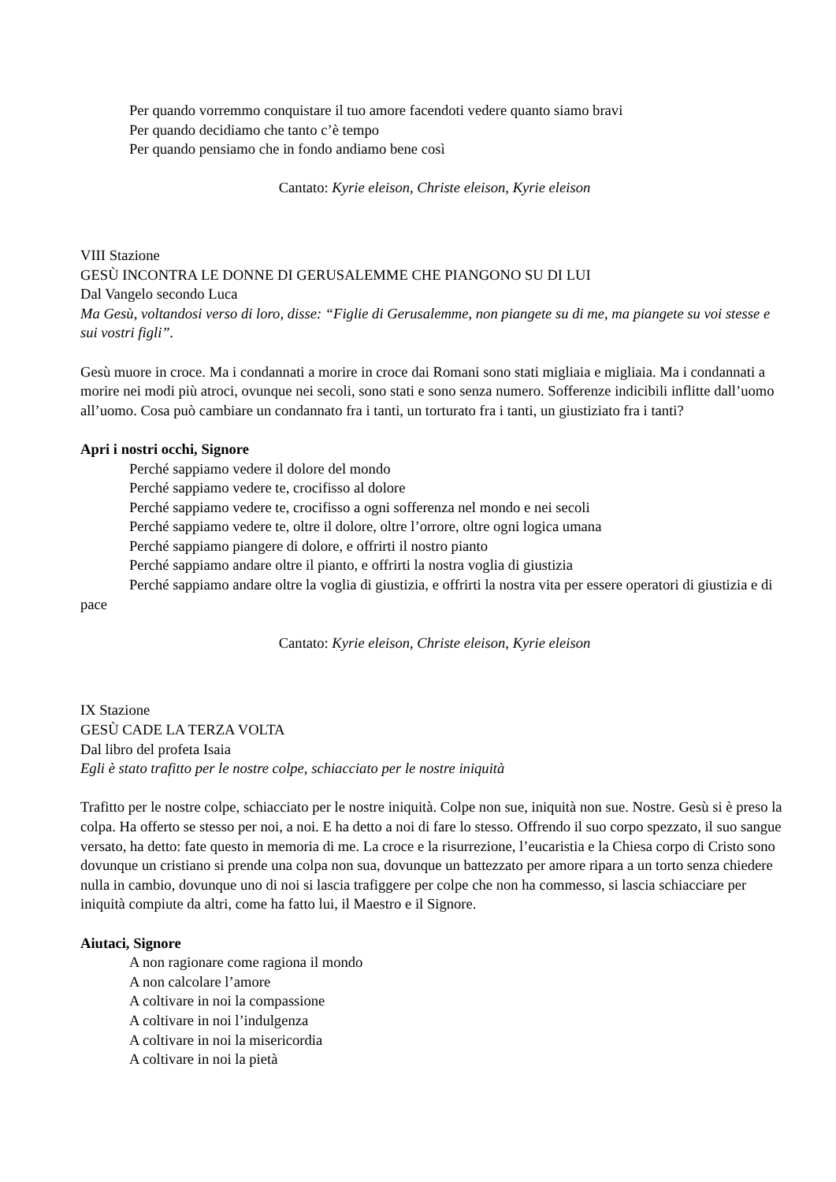Per quando vorremmo conquistare il tuo amore facendoti vedere quanto siamo bravi
Per quando decidiamo che tanto c’è tempo
Per quando pensiamo che in fondo andiamo bene così
Cantato: Kyrie eleison, Christe eleison, Kyrie eleison
VIII Stazione
GESÙ INCONTRA LE DONNE DI GERUSALEMME CHE PIANGONO SU DI LUI
Dal Vangelo secondo Luca
Ma Gesù, voltandosi verso di loro, disse: “Figlie di Gerusalemme, non piangete su di me, ma piangete su voi stesse e sui vostri figli”.
Gesù muore in croce. Ma i condannati a morire in croce dai Romani sono stati migliaia e migliaia. Ma i condannati a morire nei modi più atroci, ovunque nei secoli, sono stati e sono senza numero. Sofferenze indicibili inflitte dall’uomo all’uomo. Cosa può cambiare un condannato fra i tanti, un torturato fra i tanti, un giustiziato fra i tanti?
Apri i nostri occhi, Signore
Perché sappiamo vedere il dolore del mondo
Perché sappiamo vedere te, crocifisso al dolore
Perché sappiamo vedere te, crocifisso a ogni sofferenza nel mondo e nei secoli
Perché sappiamo vedere te, oltre il dolore, oltre l’orrore, oltre ogni logica umana
Perché sappiamo piangere di dolore, e offrirti il nostro pianto
Perché sappiamo andare oltre il pianto, e offrirti la nostra voglia di giustizia
Perché sappiamo andare oltre la voglia di giustizia, e offrirti la nostra vita per essere operatori di giustizia e di pace
Cantato: Kyrie eleison, Christe eleison, Kyrie eleison
IX Stazione
GESÙ CADE LA TERZA VOLTA
Dal libro del profeta Isaia
Egli è stato trafitto per le nostre colpe, schiacciato per le nostre iniquità
Trafitto per le nostre colpe, schiacciato per le nostre iniquità. Colpe non sue, iniquità non sue. Nostre. Gesù si è preso la colpa. Ha offerto se stesso per noi, a noi. E ha detto a noi di fare lo stesso. Offrendo il suo corpo spezzato, il suo sangue versato, ha detto: fate questo in memoria di me. La croce e la risurrezione, l’eucaristia e la Chiesa corpo di Cristo sono dovunque un cristiano si prende una colpa non sua, dovunque un battezzato per amore ripara a un torto senza chiedere nulla in cambio, dovunque uno di noi si lascia trafiggere per colpe che non ha commesso, si lascia schiacciare per iniquità compiute da altri, come ha fatto lui, il Maestro e il Signore.
Aiutaci, Signore
A non ragionare come ragiona il mondo
A non calcolare l’amore
A coltivare in noi la compassione
A coltivare in noi l’indulgenza
A coltivare in noi la misericordia
A coltivare in noi la pietà